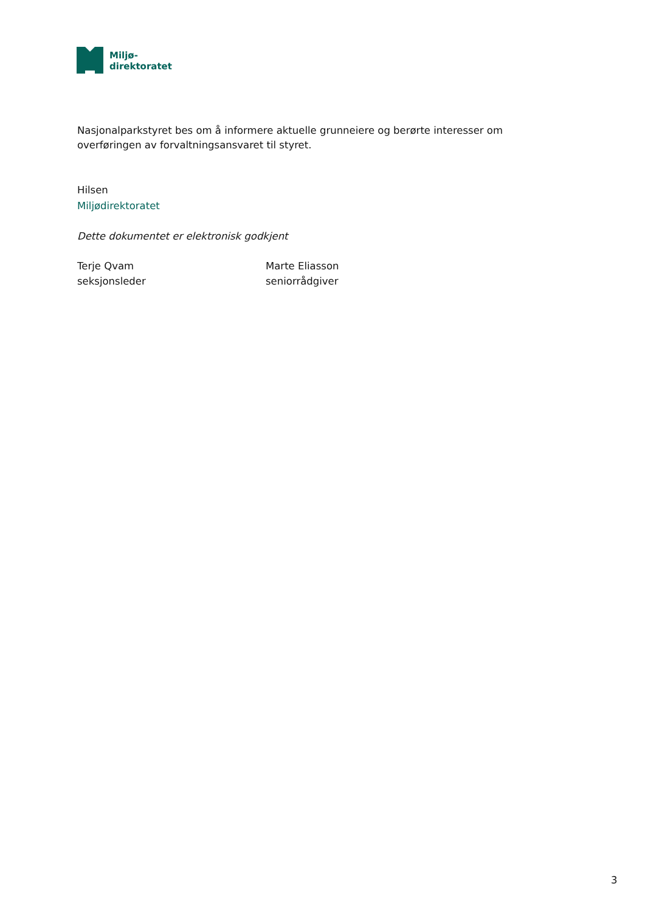Miljø-
direktoratet
Nasjonalparkstyret bes om å informere aktuelle grunneiere og berørte interesser om overføringen av forvaltningsansvaret til styret.
Hilsen
Miljødirektoratet
Dette dokumentet er elektronisk godkjent
Terje Qvam
seksjonsleder
Marte Eliasson
seniorrådgiver
3